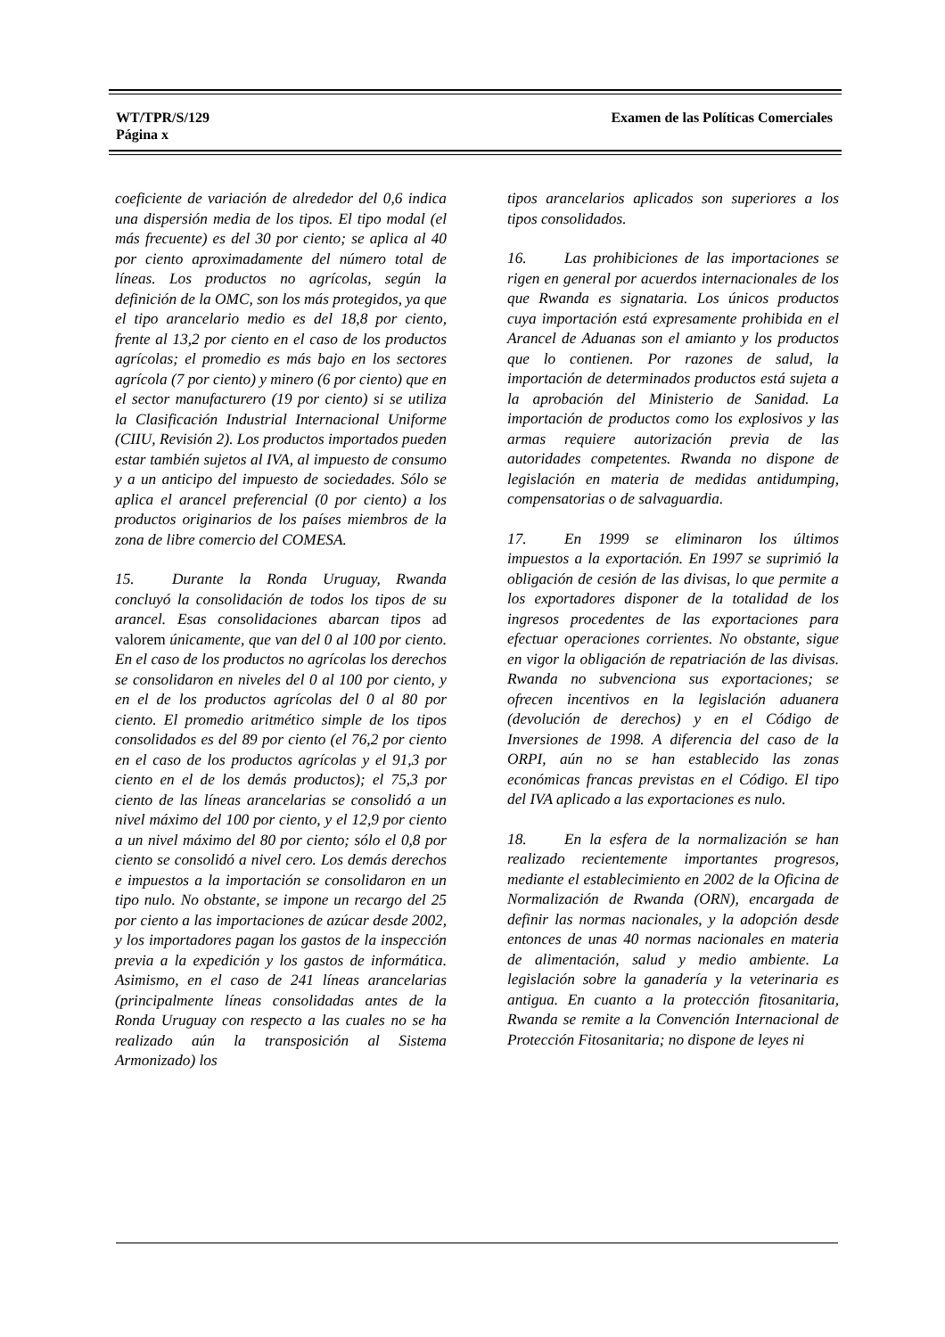WT/TPR/S/129
Página x
Examen de las Políticas Comerciales
coeficiente de variación de alrededor del 0,6 indica una dispersión media de los tipos. El tipo modal (el más frecuente) es del 30 por ciento; se aplica al 40 por ciento aproximadamente del número total de líneas. Los productos no agrícolas, según la definición de la OMC, son los más protegidos, ya que el tipo arancelario medio es del 18,8 por ciento, frente al 13,2 por ciento en el caso de los productos agrícolas; el promedio es más bajo en los sectores agrícola (7 por ciento) y minero (6 por ciento) que en el sector manufacturero (19 por ciento) si se utiliza la Clasificación Industrial Internacional Uniforme (CIIU, Revisión 2). Los productos importados pueden estar también sujetos al IVA, al impuesto de consumo y a un anticipo del impuesto de sociedades. Sólo se aplica el arancel preferencial (0 por ciento) a los productos originarios de los países miembros de la zona de libre comercio del COMESA.
15. Durante la Ronda Uruguay, Rwanda concluyó la consolidación de todos los tipos de su arancel. Esas consolidaciones abarcan tipos ad valorem únicamente, que van del 0 al 100 por ciento. En el caso de los productos no agrícolas los derechos se consolidaron en niveles del 0 al 100 por ciento, y en el de los productos agrícolas del 0 al 80 por ciento. El promedio aritmético simple de los tipos consolidados es del 89 por ciento (el 76,2 por ciento en el caso de los productos agrícolas y el 91,3 por ciento en el de los demás productos); el 75,3 por ciento de las líneas arancelarias se consolidó a un nivel máximo del 100 por ciento, y el 12,9 por ciento a un nivel máximo del 80 por ciento; sólo el 0,8 por ciento se consolidó a nivel cero. Los demás derechos e impuestos a la importación se consolidaron en un tipo nulo. No obstante, se impone un recargo del 25 por ciento a las importaciones de azúcar desde 2002, y los importadores pagan los gastos de la inspección previa a la expedición y los gastos de informática. Asimismo, en el caso de 241 líneas arancelarias (principalmente líneas consolidadas antes de la Ronda Uruguay con respecto a las cuales no se ha realizado aún la transposición al Sistema Armonizado) los
tipos arancelarios aplicados son superiores a los tipos consolidados.
16. Las prohibiciones de las importaciones se rigen en general por acuerdos internacionales de los que Rwanda es signataria. Los únicos productos cuya importación está expresamente prohibida en el Arancel de Aduanas son el amianto y los productos que lo contienen. Por razones de salud, la importación de determinados productos está sujeta a la aprobación del Ministerio de Sanidad. La importación de productos como los explosivos y las armas requiere autorización previa de las autoridades competentes. Rwanda no dispone de legislación en materia de medidas antidumping, compensatorias o de salvaguardia.
17. En 1999 se eliminaron los últimos impuestos a la exportación. En 1997 se suprimió la obligación de cesión de las divisas, lo que permite a los exportadores disponer de la totalidad de los ingresos procedentes de las exportaciones para efectuar operaciones corrientes. No obstante, sigue en vigor la obligación de repatriación de las divisas. Rwanda no subvenciona sus exportaciones; se ofrecen incentivos en la legislación aduanera (devolución de derechos) y en el Código de Inversiones de 1998. A diferencia del caso de la ORPI, aún no se han establecido las zonas económicas francas previstas en el Código. El tipo del IVA aplicado a las exportaciones es nulo.
18. En la esfera de la normalización se han realizado recientemente importantes progresos, mediante el establecimiento en 2002 de la Oficina de Normalización de Rwanda (ORN), encargada de definir las normas nacionales, y la adopción desde entonces de unas 40 normas nacionales en materia de alimentación, salud y medio ambiente. La legislación sobre la ganadería y la veterinaria es antigua. En cuanto a la protección fitosanitaria, Rwanda se remite a la Convención Internacional de Protección Fitosanitaria; no dispone de leyes ni